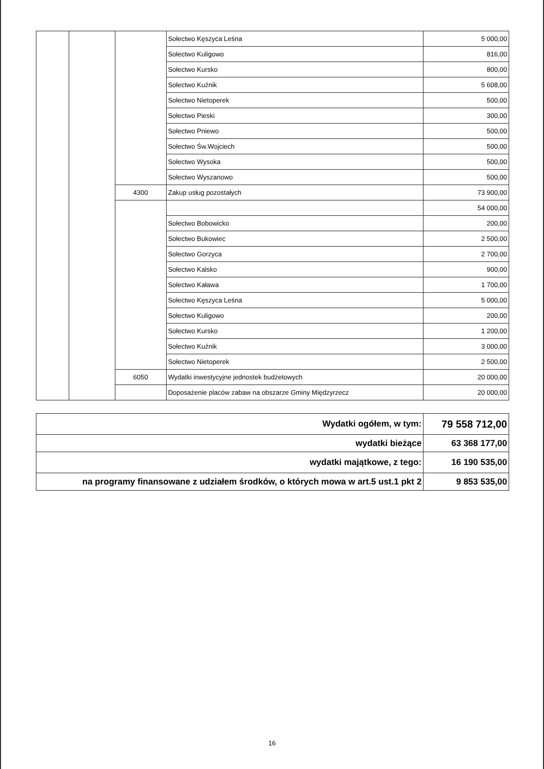| | | | Sołectwo Kęszyca Leśna | 5 000,00 |
| | | | Sołectwo Kuligowo | 816,00 |
| | | | Sołectwo Kursko | 800,00 |
| | | | Sołectwo Kuźnik | 5 608,00 |
| | | | Sołectwo Nietoperek | 500,00 |
| | | | Sołectwo Pieski | 300,00 |
| | | | Sołectwo Pniewo | 500,00 |
| | | | Sołectwo Św.Wojciech | 500,00 |
| | | | Sołectwo Wysoka | 500,00 |
| | | | Sołectwo Wyszanowo | 500,00 |
| | | 4300 | Zakup usług pozostałych | 73 900,00 |
| | | | | 54 000,00 |
| | | | Sołectwo Bobowicko | 200,00 |
| | | | Sołectwo Bukowiec | 2 500,00 |
| | | | Sołectwo Gorzyca | 2 700,00 |
| | | | Sołectwo Kalsko | 900,00 |
| | | | Sołectwo Kaława | 1 700,00 |
| | | | Sołectwo Kęszyca Leśna | 5 000,00 |
| | | | Sołectwo Kuligowo | 200,00 |
| | | | Sołectwo Kursko | 1 200,00 |
| | | | Sołectwo Kuźnik | 3 000,00 |
| | | | Sołectwo Nietoperek | 2 500,00 |
| | | 6050 | Wydatki inwestycyjne jednostek budżetowych | 20 000,00 |
| | | | Doposażenie placów zabaw na obszarze Gminy Międzyrzecz | 20 000,00 |
| Wydatki ogółem, w tym: | 79 558 712,00 |
| wydatki bieżące | 63 368 177,00 |
| wydatki majątkowe, z tego: | 16 190 535,00 |
| na programy finansowane z udziałem środków, o których mowa w art.5 ust.1 pkt 2 | 9 853 535,00 |
16